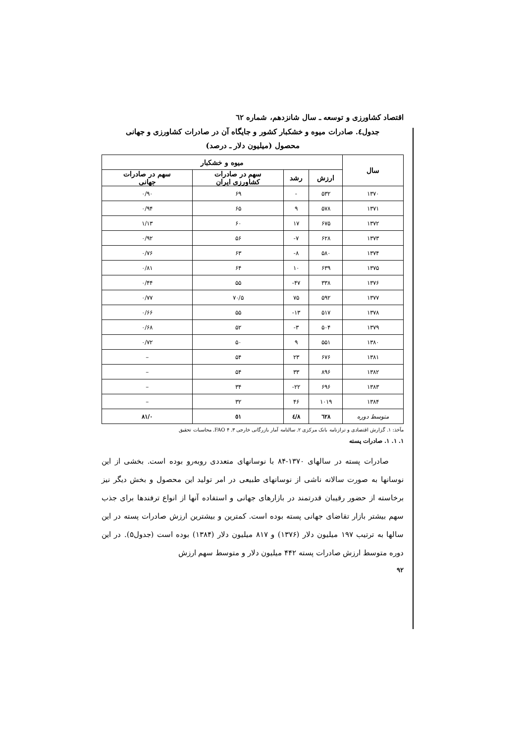اقتصاد کشاورزی و توسعه ـ سال شانزدهم، شماره ٦٢
جدول٤. صادرات میوه و خشکبار کشور و جایگاه آن در صادرات کشاورزی و جهانی
محصول (میلیون دلار ـ درصد)
| سال | میوه و خشکبار | | | |
| --- | --- | --- | --- | --- |
| | ارزش | رشد | سهم در صادرات کشاورزی ایران | سهم در صادرات جهانی |
| ۱۳۷۰ | ۵۳۲ | - | ۶۹ | ۰/۹۰ |
| ۱۳۷۱ | ۵۷۸ | ۹ | ۶۵ | ۰/۹۴ |
| ۱۳۷۲ | ۶۷۵ | ۱۷ | ۶۰ | ۱/۱۳ |
| ۱۳۷۳ | ۶۲۸ | ۷- | ۵۶ | ۰/۹۲ |
| ۱۳۷۴ | ۵۸۰ | ۸- | ۶۳ | ۰/۷۶ |
| ۱۳۷۵ | ۶۳۹ | ۱۰ | ۶۴ | ۰/۸۱ |
| ۱۳۷۶ | ۳۳۸ | ۴۷- | ۵۵ | ۰/۴۴ |
| ۱۳۷۷ | ۵۹۲ | ۷۵ | ۷۰/۵ | ۰/۷۷ |
| ۱۳۷۸ | ۵۱۷ | ۱۳- | ۵۵ | ۰/۶۶ |
| ۱۳۷۹ | ۵۰۴ | ۳- | ۵۲ | ۰/۶۸ |
| ۱۳۸۰ | ۵۵۱ | ۹ | ۵۰ | ۰/۷۲ |
| ۱۳۸۱ | ۶۷۶ | ۲۳ | ۵۴ | – |
| ۱۳۸۲ | ۸۹۶ | ۳۳ | ۵۴ | – |
| ۱۳۸۳ | ۶۹۶ | ۲۲- | ۳۴ | – |
| ۱۳۸۴ | ۱۰۱۹ | ۴۶ | ۳۲ | – |
| متوسط دوره | ٦٢٨ | ٤/٨ | ٥١ | ۰/٨١ |
مآخذ: ۱. گزارش اقتصادی و ترازنامه بانک مرکزی ۲. سالنامه آمار بازرگانی خارجی ۳. FAO ۴. محاسبات تحقیق
۱. ۱. ۱. صادرات پسته
صادرات پسته در سالهای ۱۳۷۰-۸۴ با نوسانهای متعددی روبه‌رو بوده است. بخشی از این نوسانها به صورت سالانه ناشی از نوسانهای طبیعی در امر تولید این محصول و بخش دیگر نیز برخاسته از حضور رقیبان قدرتمند در بازارهای جهانی و استفاده آنها از انواع ترفندها برای جذب سهم بیشتر بازار تقاضای جهانی پسته بوده است. کمترین و بیشترین ارزش صادرات پسته در این سالها به ترتیب ۱۹۷ میلیون دلار (۱۳۷۶) و ۸۱۷ میلیون دلار (۱۳۸۴) بوده است (جدول۵). در این دوره متوسط ارزش صادرات پسته ۴۴۲ میلیون دلار و متوسط سهم ارزش
۹۲